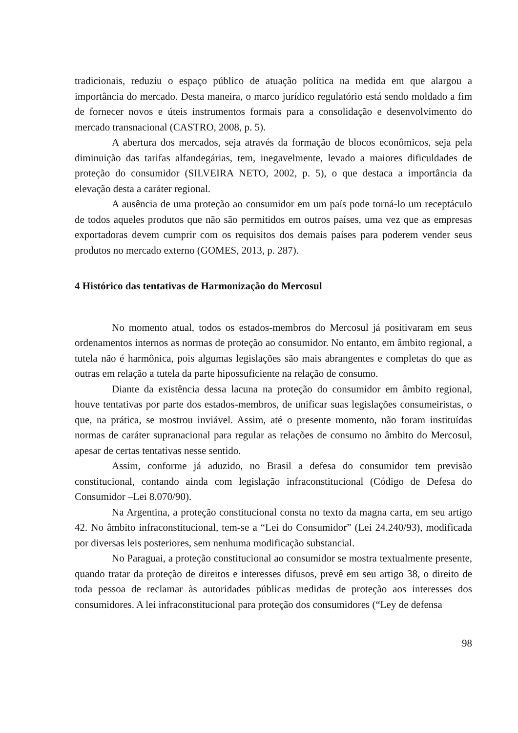tradicionais, reduziu o espaço público de atuação política na medida em que alargou a importância do mercado. Desta maneira, o marco jurídico regulatório está sendo moldado a fim de fornecer novos e úteis instrumentos formais para a consolidação e desenvolvimento do mercado transnacional (CASTRO, 2008, p. 5).
A abertura dos mercados, seja através da formação de blocos econômicos, seja pela diminuição das tarifas alfandegárias, tem, inegavelmente, levado a maiores dificuldades de proteção do consumidor (SILVEIRA NETO, 2002, p. 5), o que destaca a importância da elevação desta a caráter regional.
A ausência de uma proteção ao consumidor em um país pode torná-lo um receptáculo de todos aqueles produtos que não são permitidos em outros países, uma vez que as empresas exportadoras devem cumprir com os requisitos dos demais países para poderem vender seus produtos no mercado externo (GOMES, 2013, p. 287).
4 Histórico das tentativas de Harmonização do Mercosul
No momento atual, todos os estados-membros do Mercosul já positivaram em seus ordenamentos internos as normas de proteção ao consumidor. No entanto, em âmbito regional, a tutela não é harmônica, pois algumas legislações são mais abrangentes e completas do que as outras em relação a tutela da parte hipossuficiente na relação de consumo.
Diante da existência dessa lacuna na proteção do consumidor em âmbito regional, houve tentativas por parte dos estados-membros, de unificar suas legislações consumeiristas, o que, na prática, se mostrou inviável. Assim, até o presente momento, não foram instituídas normas de caráter supranacional para regular as relações de consumo no âmbito do Mercosul, apesar de certas tentativas nesse sentido.
Assim, conforme já aduzido, no Brasil a defesa do consumidor tem previsão constitucional, contando ainda com legislação infraconstitucional (Código de Defesa do Consumidor –Lei 8.070/90).
Na Argentina, a proteção constitucional consta no texto da magna carta, em seu artigo 42. No âmbito infraconstitucional, tem-se a “Lei do Consumidor” (Lei 24.240/93), modificada por diversas leis posteriores, sem nenhuma modificação substancial.
No Paraguai, a proteção constitucional ao consumidor se mostra textualmente presente, quando tratar da proteção de direitos e interesses difusos, prevê em seu artigo 38, o direito de toda pessoa de reclamar às autoridades públicas medidas de proteção aos interesses dos consumidores. A lei infraconstitucional para proteção dos consumidores (“Ley de defensa
98